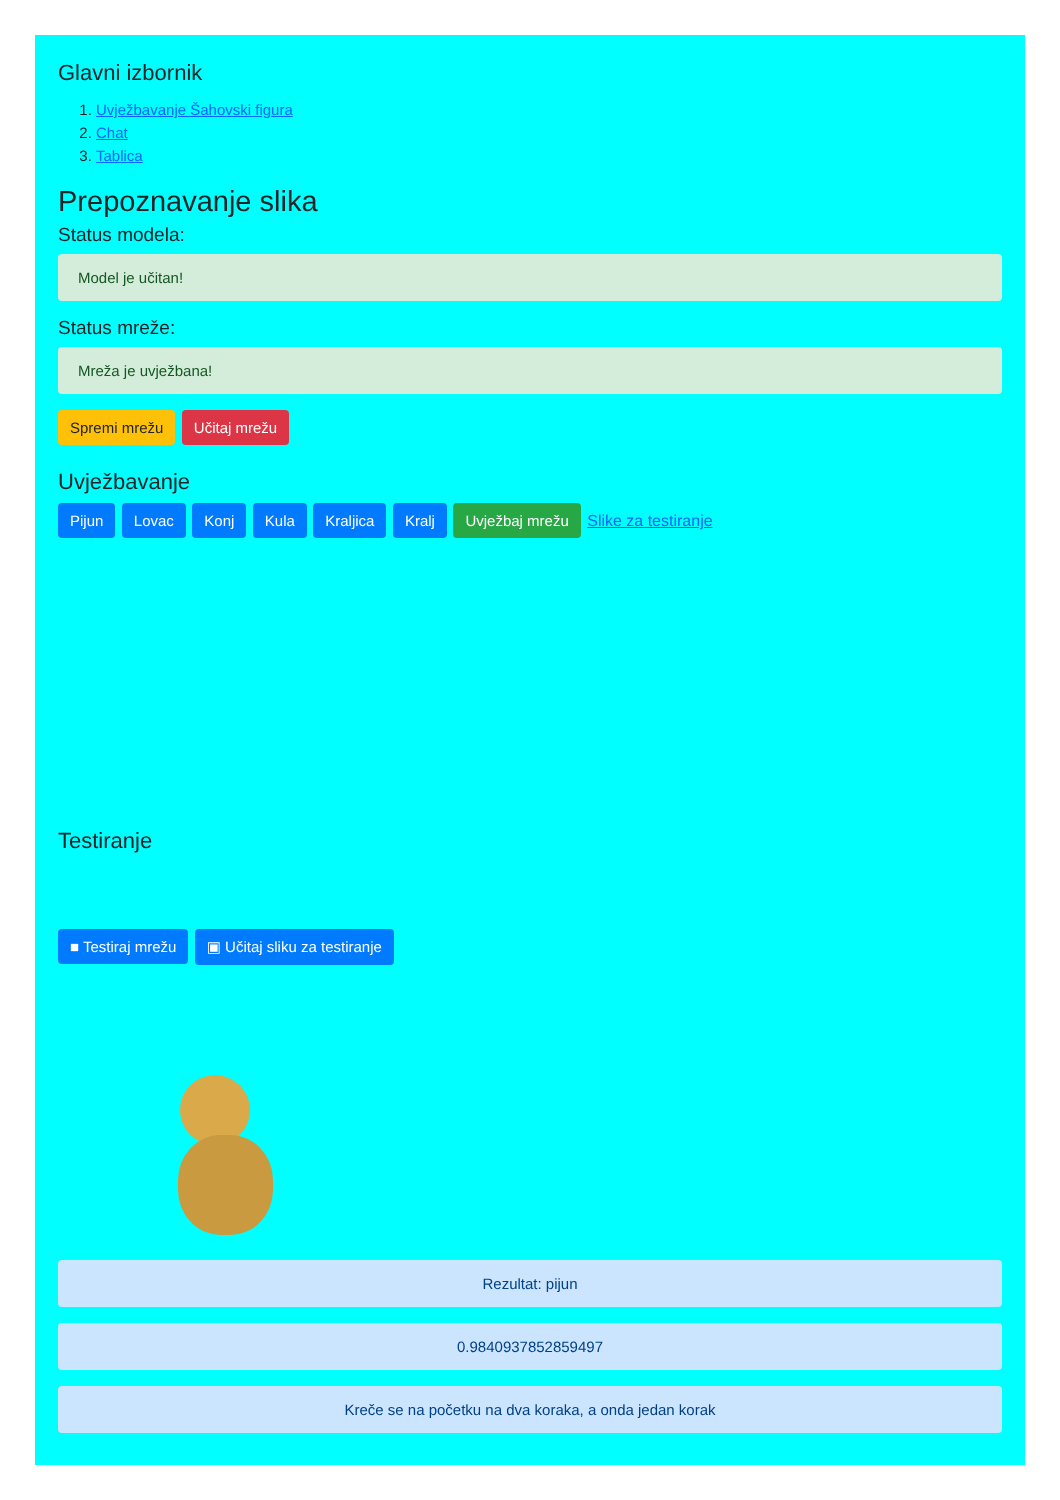Glavni izbornik
1. Uvježbavanje Šahovski figura
2. Chat
3. Tablica
Prepoznavanje slika
Status modela:
Model je učitan!
Status mreže:
Mreža je uvježbana!
Spremi mrežu Učitaj mrežu
Uvježbavanje
Pijun Lovac Konj Kula Kraljica Kralj Uvježbaj mrežu Slike za testiranje
Testiranje
■ Testiraj mrežu ▣ Učitaj sliku za testiranje
Rezultat: pijun
0.9840937852859497
Kreče se na početku na dva koraka, a onda jedan korak